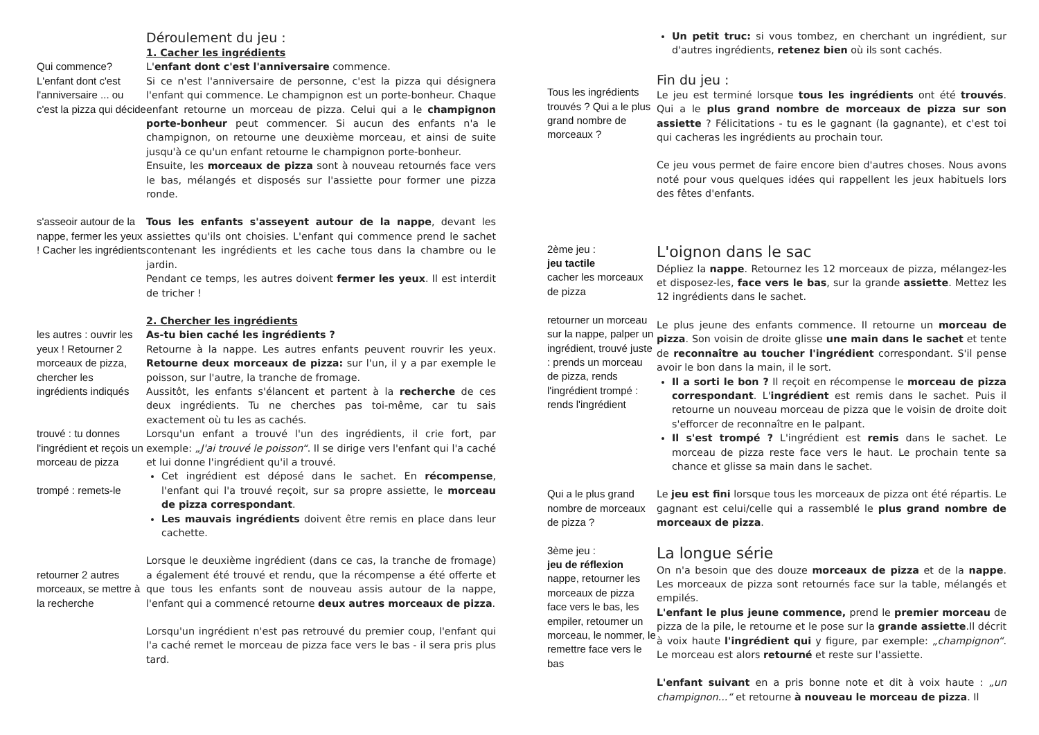Déroulement du jeu :
1. Cacher les ingrédients
Qui commence? L'enfant dont c'est l'anniversaire ... ou c'est la pizza qui décide
L'enfant dont c'est l'anniversaire commence.
Si ce n'est l'anniversaire de personne, c'est la pizza qui désignera l'enfant qui commence. Le champignon est un porte-bonheur. Chaque enfant retourne un morceau de pizza. Celui qui a le champignon porte-bonheur peut commencer. Si aucun des enfants n'a le champignon, on retourne une deuxième morceau, et ainsi de suite jusqu'à ce qu'un enfant retourne le champignon porte-bonheur.
Ensuite, les morceaux de pizza sont à nouveau retournés face vers le bas, mélangés et disposés sur l'assiette pour former une pizza ronde.
s'asseoir autour de la nappe, fermer les yeux ! Cacher les ingrédients
Tous les enfants s'asseyent autour de la nappe, devant les assiettes qu'ils ont choisies. L'enfant qui commence prend le sachet contenant les ingrédients et les cache tous dans la chambre ou le jardin.
Pendant ce temps, les autres doivent fermer les yeux. Il est interdit de tricher !
les autres : ouvrir les yeux ! Retourner 2 morceaux de pizza, chercher les ingrédients indiqués
trouvé : tu donnes l'ingrédient et reçois un morceau de pizza
trompé : remets-le
2. Chercher les ingrédients
As-tu bien caché les ingrédients ?
Retourne à la nappe. Les autres enfants peuvent rouvrir les yeux. Retourne deux morceaux de pizza: sur l'un, il y a par exemple le poisson, sur l'autre, la tranche de fromage.
Aussitôt, les enfants s'élancent et partent à la recherche de ces deux ingrédients. Tu ne cherches pas toi-même, car tu sais exactement où tu les as cachés.
Lorsqu'un enfant a trouvé l'un des ingrédients, il crie fort, par exemple: „J'ai trouvé le poisson“. Il se dirige vers l'enfant qui l'a caché et lui donne l'ingrédient qu'il a trouvé.
Cet ingrédient est déposé dans le sachet. En récompense, l'enfant qui l'a trouvé reçoit, sur sa propre assiette, le morceau de pizza correspondant.
Les mauvais ingrédients doivent être remis en place dans leur cachette.
retourner 2 autres morceaux, se mettre à la recherche
Lorsque le deuxième ingrédient (dans ce cas, la tranche de fromage) a également été trouvé et rendu, que la récompense a été offerte et que tous les enfants sont de nouveau assis autour de la nappe, l'enfant qui a commencé retourne deux autres morceaux de pizza.
Lorsqu'un ingrédient n'est pas retrouvé du premier coup, l'enfant qui l'a caché remet le morceau de pizza face vers le bas - il sera pris plus tard.
Un petit truc: si vous tombez, en cherchant un ingrédient, sur d'autres ingrédients, retenez bien où ils sont cachés.
Tous les ingrédients trouvés ? Qui a le plus grand nombre de morceaux ?
Fin du jeu :
Le jeu est terminé lorsque tous les ingrédients ont été trouvés. Qui a le plus grand nombre de morceaux de pizza sur son assiette ? Félicitations - tu es le gagnant (la gagnante), et c'est toi qui cacheras les ingrédients au prochain tour.
Ce jeu vous permet de faire encore bien d'autres choses. Nous avons noté pour vous quelques idées qui rappellent les jeux habituels lors des fêtes d'enfants.
2ème jeu :
jeu tactile
cacher les morceaux de pizza
retourner un morceau sur la nappe, palper un ingrédient, trouvé juste : prends un morceau de pizza, rends l'ingrédient trompé : rends l'ingrédient
L'oignon dans le sac
Dépliez la nappe. Retournez les 12 morceaux de pizza, mélangez-les et disposez-les, face vers le bas, sur la grande assiette. Mettez les 12 ingrédients dans le sachet.
Le plus jeune des enfants commence. Il retourne un morceau de pizza. Son voisin de droite glisse une main dans le sachet et tente de reconnaître au toucher l'ingrédient correspondant. S'il pense avoir le bon dans la main, il le sort.
Il a sorti le bon ? Il reçoit en récompense le morceau de pizza correspondant. L'ingrédient est remis dans le sachet. Puis il retourne un nouveau morceau de pizza que le voisin de droite doit s'efforcer de reconnaître en le palpant.
Il s'est trompé ? L'ingrédient est remis dans le sachet. Le morceau de pizza reste face vers le haut. Le prochain tente sa chance et glisse sa main dans le sachet.
Qui a le plus grand nombre de morceaux de pizza ?
Le jeu est fini lorsque tous les morceaux de pizza ont été répartis. Le gagnant est celui/celle qui a rassemblé le plus grand nombre de morceaux de pizza.
3ème jeu :
jeu de réflexion
nappe, retourner les morceaux de pizza face vers le bas, les empiler, retourner un morceau, le nommer, le remettre face vers le bas
La longue série
On n'a besoin que des douze morceaux de pizza et de la nappe. Les morceaux de pizza sont retournés face sur la table, mélangés et empilés.
L'enfant le plus jeune commence, prend le premier morceau de pizza de la pile, le retourne et le pose sur la grande assiette.Il décrit à voix haute l'ingrédient qui y figure, par exemple: „champignon“. Le morceau est alors retourné et reste sur l'assiette.
L'enfant suivant en a pris bonne note et dit à voix haute : „un champignon...“ et retourne à nouveau le morceau de pizza. Il